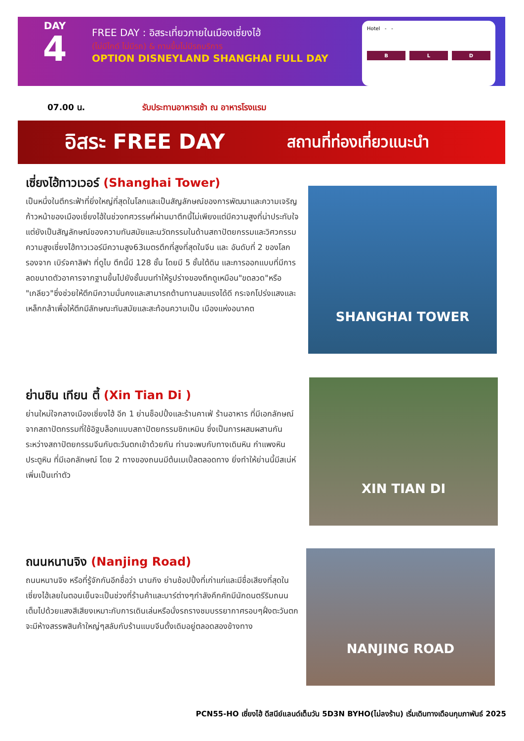DAY
4
FREE DAY : อิสระเที่ยวภายในเมืองเซี่ยงไฮ้
(ไม่มีไกด์ ไม่มีรถ) & ทานขึ้นไม่มีรถบริการ
OPTION DISNEYLAND SHANGHAI FULL DAY
Hotel - -
B L D
07.00 น. รับประทานอาหารเช้า ณ อาหารโรงแรม
อิสระ FREE DAY
สถานที่ท่องเที่ยวแนะนำ
เซี่ยงไฮ้ทาวเวอร์ (Shanghai Tower)
เป็นหนึ่งในตึกระฟ้าที่ยิ่งใหญ่ที่สุดในโลกและเป็นสัญลักษณ์ของการพัฒนาและความเจริญก้าวหน้าของเมืองเซี่ยงไฮ้ในช่วงทศวรรษที่ผ่านมาตึกนี้ไม่เพียงแต่มีความสูงที่น่าประทับใจแต่ยังเป็นสัญลักษณ์ของความทันสมัยและนวัตกรรมในด้านสถาปัตยกรรมและวิศวกรรมความสูงเซี่ยงไฮ้ทาวเวอร์มีความสูง63เมตรตึกที่สูงที่สุดในจีน และ อันดับที่ 2 ของโลก รองจาก เบิร์จคาลิฟา ที่ดูไบ ตึกนี้มี 128 ชั้น โดยมี 5 ชั้นใต้ดิน และการออกแบบที่มีการลดขนาดตัวอาคารจากฐานขึ้นไปยังชั้นบนทำให้รูปร่างของตึกดูเหมือน"ขดลวด"หรือ "เกลียว"ซึ่งช่วยให้ตึกมีความมั่นคงและสามารถต้านทานลมแรงได้ดี กระจกโปร่งแสงและเหล็กกล้าเพื่อให้ตึกมีลักษณะทันสมัยและสะท้อนความเป็น เมืองแห่งอนาคต
SHANGHAI TOWER
ย่านซิน เทียน ตี้ (Xin Tian Di )
ย่านใหม่ใจกลางเมืองเซี่ยงไฮ้ อีก 1 ย่านช็อปปิ้งและร้านคาเฟ่ ร้านอาหาร ที่มีเอกลักษณ์ จากสถาปัตกรรมที่ใช้อิฐบล็อกแบบสถาปัตยกรรมชิกเหมิน ซึ่งเป็นการผสมผสานกันระหว่างสถาปัตยกรรมจีนกับตะวันตกเข้าด้วยกัน ท่านจะพบกับทางเดินหิน กำแพงหิน ประตูหิน ที่มีเอกลักษณ์ โดย 2 ทางของถนนมีต้นเมเปิ้ลตลอดทาง ยิ่งทำให้ย่านนี้มีสเน่ห์เพิ่มเป็นเท่าตัว
XIN TIAN DI
ถนนหนานจิง (Nanjing Road)
ถนนหนานจิง หรือที่รู้จักกันอีกชื่อว่า นานกิง ย่านช้อปปิ้งที่เก่าแก่และมีชื่อเสียงที่สุดในเซี่ยงไฮ้เลยในตอนเย็นจะเป็นช่วงที่ร้านค้าและบาร์ต่างๆกำลังคึกคักมีนักดนตรีริมถนนเต็มไปด้วยแสงสีเสียงเหมาะกับการเดินเล่นหรือนั่งรถรางชมบรรยากาศรอบๆฝั่งตะวันตกจะมีห้างสรรพสินค้าใหญ่ๆสลับกับร้านแบบจีนดั้งเดิมอยู่ตลอดสองข้างทาง
NANJING ROAD
PCN55-HO เซี่ยงไฮ้ ดีสนีย์แลนด์เต็มวัน 5D3N BYHO(ไม่ลงร้าน) เริ่มเดินทางเดือนกุมภาพันธ์ 2025